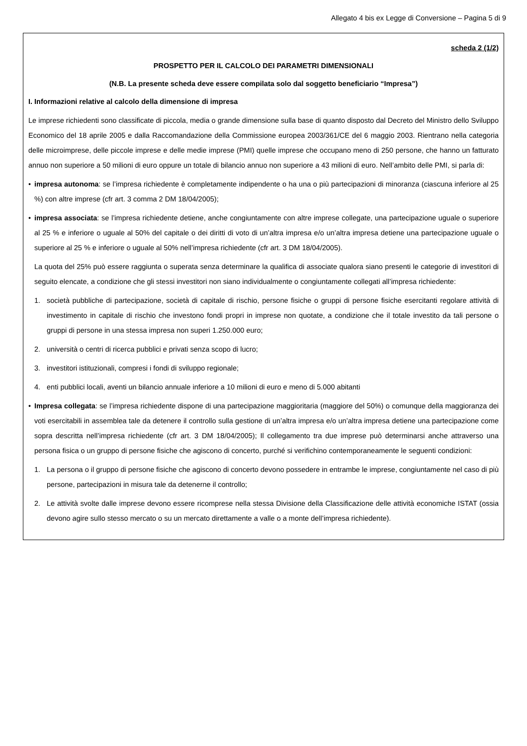Allegato 4 bis ex Legge di Conversione – Pagina 5 di 9
scheda 2 (1/2)
PROSPETTO PER IL CALCOLO DEI PARAMETRI DIMENSIONALI
(N.B. La presente scheda deve essere compilata solo dal soggetto beneficiario “Impresa”)
I. Informazioni relative al calcolo della dimensione di impresa
Le imprese richiedenti sono classificate di piccola, media o grande dimensione sulla base di quanto disposto dal Decreto del Ministro dello Sviluppo Economico del 18 aprile 2005 e dalla Raccomandazione della Commissione europea 2003/361/CE del 6 maggio 2003. Rientrano nella categoria delle microimprese, delle piccole imprese e delle medie imprese (PMI) quelle imprese che occupano meno di 250 persone, che hanno un fatturato annuo non superiore a 50 milioni di euro oppure un totale di bilancio annuo non superiore a 43 milioni di euro. Nell’ambito delle PMI, si parla di:
• impresa autonoma: se l’impresa richiedente è completamente indipendente o ha una o più partecipazioni di minoranza (ciascuna inferiore al 25 %) con altre imprese (cfr art. 3 comma 2 DM 18/04/2005);
• impresa associata: se l’impresa richiedente detiene, anche congiuntamente con altre imprese collegate, una partecipazione uguale o superiore al 25 % e inferiore o uguale al 50% del capitale o dei diritti di voto di un’altra impresa e/o un’altra impresa detiene una partecipazione uguale o superiore al 25 % e inferiore o uguale al 50% nell’impresa richiedente (cfr art. 3 DM 18/04/2005).
La quota del 25% può essere raggiunta o superata senza determinare la qualifica di associate qualora siano presenti le categorie di investitori di seguito elencate, a condizione che gli stessi investitori non siano individualmente o congiuntamente collegati all’impresa richiedente:
1. società pubbliche di partecipazione, società di capitale di rischio, persone fisiche o gruppi di persone fisiche esercitanti regolare attività di investimento in capitale di rischio che investono fondi propri in imprese non quotate, a condizione che il totale investito da tali persone o gruppi di persone in una stessa impresa non superi 1.250.000 euro;
2. università o centri di ricerca pubblici e privati senza scopo di lucro;
3. investitori istituzionali, compresi i fondi di sviluppo regionale;
4. enti pubblici locali, aventi un bilancio annuale inferiore a 10 milioni di euro e meno di 5.000 abitanti
• Impresa collegata: se l’impresa richiedente dispone di una partecipazione maggioritaria (maggiore del 50%) o comunque della maggioranza dei voti esercitabili in assemblea tale da detenere il controllo sulla gestione di un’altra impresa e/o un’altra impresa detiene una partecipazione come sopra descritta nell’impresa richiedente (cfr art. 3 DM 18/04/2005); Il collegamento tra due imprese può determinarsi anche attraverso una persona fisica o un gruppo di persone fisiche che agiscono di concerto, purché si verifichino contemporaneamente le seguenti condizioni:
1. La persona o il gruppo di persone fisiche che agiscono di concerto devono possedere in entrambe le imprese, congiuntamente nel caso di più persone, partecipazioni in misura tale da detenerne il controllo;
2. Le attività svolte dalle imprese devono essere ricomprese nella stessa Divisione della Classificazione delle attività economiche ISTAT (ossia devono agire sullo stesso mercato o su un mercato direttamente a valle o a monte dell’impresa richiedente).